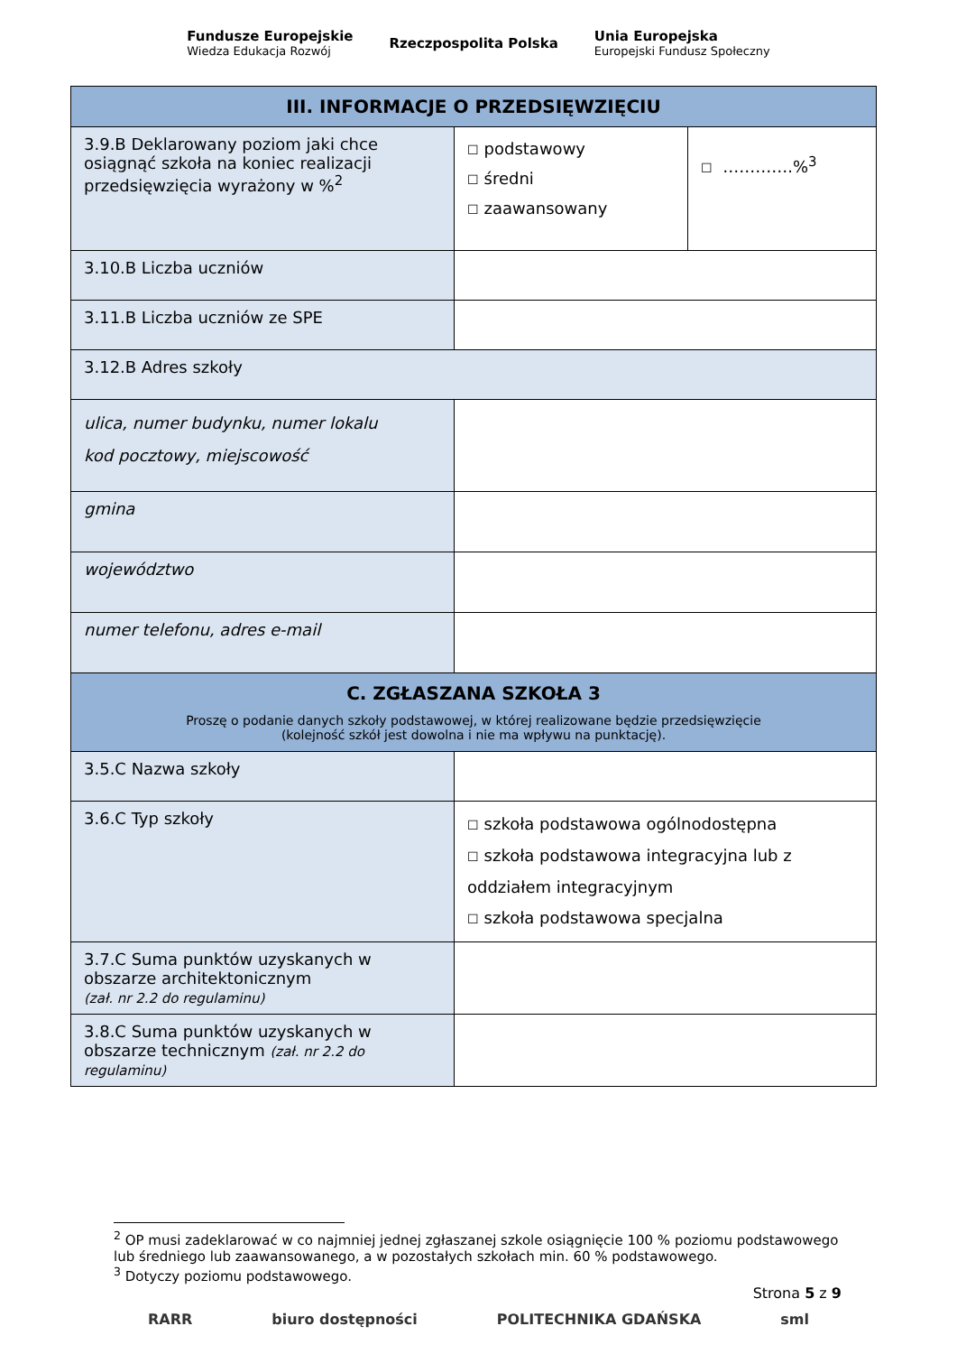Fundusze Europejskie
Wiedza Edukacja Rozwój
Rzeczpospolita Polska
Unia Europejska
Europejski Fundusz Społeczny
| III. INFORMACJE O PRZEDSIĘWZIĘCIU | | |
| --- | --- | --- |
| 3.9.B Deklarowany poziom jaki chce osiągnąć szkoła na koniec realizacji przedsięwzięcia wyrażony w %<sup>2</sup> | ☐ podstawowy ☐ średni ☐ zaawansowany | ☐ ………….%<sup>3</sup> |
| 3.10.B Liczba uczniów | | |
| 3.11.B Liczba uczniów ze SPE | | |
| 3.12.B Adres szkoły | | |
| ulica, numer budynku, numer lokalu kod pocztowy, miejscowość | | |
| gmina | | |
| województwo | | |
| numer telefonu, adres e-mail | | |
| C. ZGŁASZANA SZKOŁA 3 Proszę o podanie danych szkoły podstawowej, w której realizowane będzie przedsięwzięcie (kolejność szkół jest dowolna i nie ma wpływu na punktację). | | |
| 3.5.C Nazwa szkoły | | |
| 3.6.C Typ szkoły | ☐ szkoła podstawowa ogólnodostępna ☐ szkoła podstawowa integracyjna lub z oddziałem integracyjnym ☐ szkoła podstawowa specjalna | |
| 3.7.C Suma punktów uzyskanych w obszarze architektonicznym (zał. nr 2.2 do regulaminu) | | |
| 3.8.C Suma punktów uzyskanych w obszarze technicznym (zał. nr 2.2 do regulaminu) | | |
<sup>2</sup> OP musi zadeklarować w co najmniej jednej zgłaszanej szkole osiągnięcie 100 % poziomu podstawowego lub średniego lub zaawansowanego, a w pozostałych szkołach min. 60 % podstawowego.
<sup>3</sup> Dotyczy poziomu podstawowego.
Strona 5 z 9
RARR biuro dostępności POLITECHNIKA GDAŃSKA sml